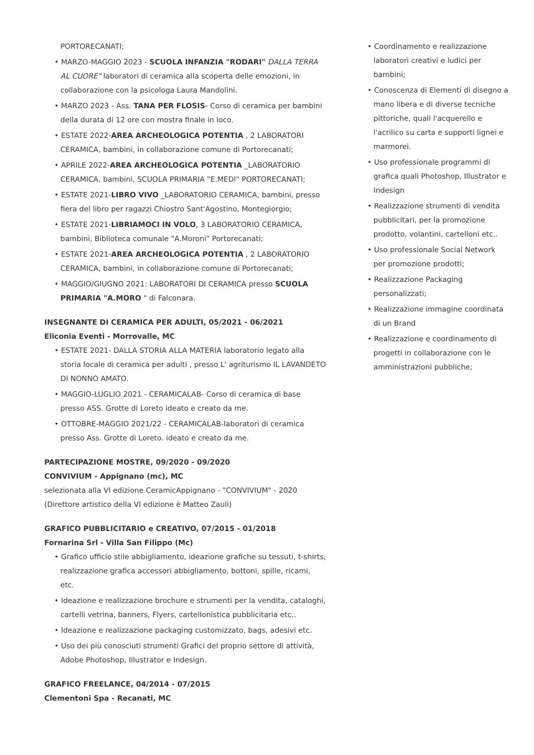PORTORECANATI;
• MARZO-MAGGIO 2023 - SCUOLA INFANZIA "RODARI" DALLA TERRA AL CUORE" laboratori di ceramica alla scoperta delle emozioni, in collaborazione con la psicologa Laura Mandolini.
• MARZO 2023 - Ass. TANA PER FLOSIS- Corso di ceramica per bambini della durata di 12 ore con mostra finale in loco.
• ESTATE 2022-AREA ARCHEOLOGICA POTENTIA , 2 LABORATORI CERAMICA, bambini, in collaborazione comune di Portorecanati;
• APRILE 2022-AREA ARCHEOLOGICA POTENTIA _LABORATORIO CERAMICA, bambini, SCUOLA PRIMARIA "E.MEDI" PORTORECANATI;
• ESTATE 2021-LIBRO VIVO _LABORATORIO CERAMICA, bambini, presso fiera del libro per ragazzi Chiostro Sant'Agostino, Montegiorgio;
• ESTATE 2021-LIBRIAMOCI IN VOLO, 3 LABORATORIO CERAMICA, bambini, Biblioteca comunale "A.Moroni" Portorecanati;
• ESTATE 2021-AREA ARCHEOLOGICA POTENTIA , 2 LABORATORIO CERAMICA, bambini, in collaborazione comune di Portorecanati;
• MAGGIO/GIUGNO 2021: LABORATORI DI CERAMICA presso SCUOLA PRIMARIA "A.MORO " di Falconara.
INSEGNANTE DI CERAMICA PER ADULTI, 05/2021 - 06/2021
Eliconia Eventi - Morrovalle, MC
• ESTATE 2021- DALLA STORIA ALLA MATERIA laboratorio legato alla storia locale di ceramica per adulti , presso L' agriturismo IL LAVANDETO DI NONNO AMATO.
• MAGGIO-LUGLIO 2021 - CERAMICALAB- Corso di ceramica di base presso ASS. Grotte di Loreto ideato e creato da me.
• OTTOBRE-MAGGIO 2021/22 - CERAMICALAB-laboratori di ceramica presso Ass. Grotte di Loreto. ideato e creato da me.
PARTECIPAZIONE MOSTRE, 09/2020 - 09/2020
CONVIVIUM - Appignano (mc), MC
selezionata alla VI edizione CeramicAppignano - "CONVIVIUM" - 2020 (Direttore artistico della VI edizione è Matteo Zauli)
GRAFICO PUBBLICITARIO e CREATIVO, 07/2015 - 01/2018
Fornarina Srl - Villa San Filippo (Mc)
• Grafico ufficio stile abbigliamento, ideazione grafiche su tessuti, t-shirts, realizzazione grafica accessori abbigliamento, bottoni, spille, ricami, etc.
• Ideazione e realizzazione brochure e strumenti per la vendita, cataloghi, cartelli vetrina, banners, Flyers, cartellonistica pubblicitaria etc..
• Ideazione e realizzazione packaging customizzato, bags, adesivi etc.
• Uso dei più conosciuti strumenti Grafici del proprio settore di attività, Adobe Photoshop, Illustrator e Indesign.
GRAFICO FREELANCE, 04/2014 - 07/2015
Clementoni Spa - Recanati, MC
• Coordinamento e realizzazione laboratori creativi e ludici per bambini;
• Conoscenza di Elementi di disegno a mano libera e di diverse tecniche pittoriche, quali l'acquerello e l'acrilico su carta e supporti lignei e marmorei.
• Uso professionale programmi di grafica quali Photoshop, Illustrator e Indesign
• Realizzazione strumenti di vendita pubblicitari, per la promozione prodotto, volantini, cartelloni etc..
• Uso professionale Social Network per promozione prodotti;
• Realizzazione Packaging personalizzati;
• Realizzazione immagine coordinata di un Brand
• Realizzazione e coordinamento di progetti in collaborazione con le amministrazioni pubbliche;